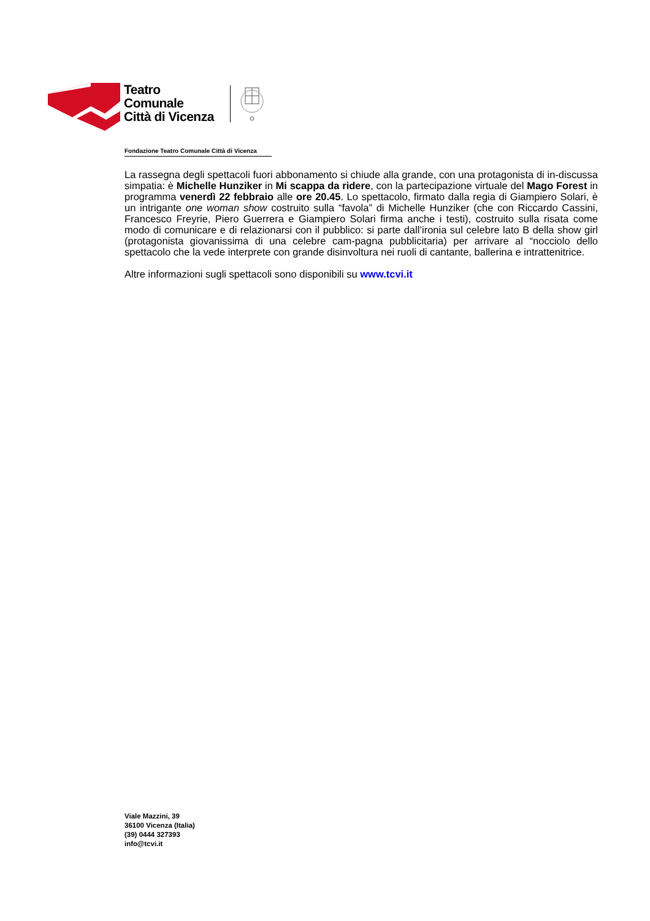Teatro
Comunale
Città di Vicenza
Fondazione Teatro Comunale Città di Vicenza
La rassegna degli spettacoli fuori abbonamento si chiude alla grande, con una protagonista di in-discussa simpatia: è Michelle Hunziker in Mi scappa da ridere, con la partecipazione virtuale del Mago Forest in programma venerdì 22 febbraio alle ore 20.45. Lo spettacolo, firmato dalla regia di Giampiero Solari, è un intrigante one woman show costruito sulla “favola” di Michelle Hunziker (che con Riccardo Cassini, Francesco Freyrie, Piero Guerrera e Giampiero Solari firma anche i testi), costruito sulla risata come modo di comunicare e di relazionarsi con il pubblico: si parte dall’ironia sul celebre lato B della show girl (protagonista giovanissima di una celebre cam-pagna pubblicitaria) per arrivare al “nocciolo dello spettacolo che la vede interprete con grande disinvoltura nei ruoli di cantante, ballerina e intrattenitrice.
Altre informazioni sugli spettacoli sono disponibili su www.tcvi.it
Viale Mazzini, 39
36100 Vicenza (Italia)
(39) 0444 327393
info@tcvi.it